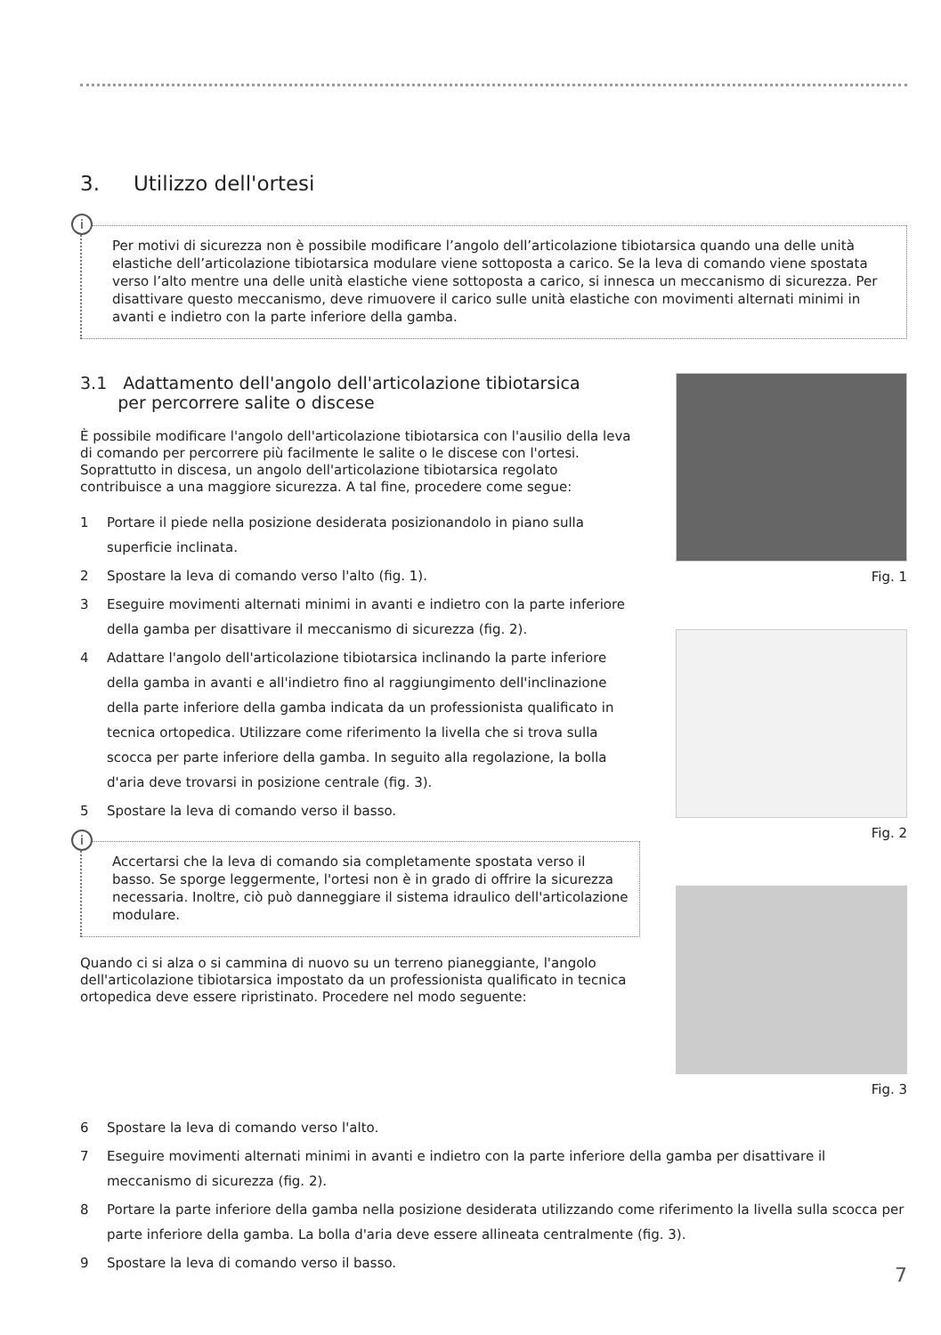3. Utilizzo dell'ortesi
i
Per motivi di sicurezza non è possibile modificare l’angolo dell’articolazione tibiotarsica quando una delle unità elastiche dell’articolazione tibiotarsica modulare viene sottoposta a carico. Se la leva di comando viene spostata verso l’alto mentre una delle unità elastiche viene sottoposta a carico, si innesca un meccanismo di sicurezza. Per disattivare questo meccanismo, deve rimuovere il carico sulle unità elastiche con movimenti alternati minimi in avanti e indietro con la parte inferiore della gamba.
3.1 Adattamento dell'angolo dell'articolazione tibiotarsica
per percorrere salite o discese
È possibile modificare l'angolo dell'articolazione tibiotarsica con l'ausilio della leva di comando per percorrere più facilmente le salite o le discese con l'ortesi. Soprattutto in discesa, un angolo dell'articolazione tibiotarsica regolato contribuisce a una maggiore sicurezza. A tal fine, procedere come segue:
1 Portare il piede nella posizione desiderata posizionandolo in piano sulla superficie inclinata.
2 Spostare la leva di comando verso l'alto (fig. 1).
3 Eseguire movimenti alternati minimi in avanti e indietro con la parte inferiore della gamba per disattivare il meccanismo di sicurezza (fig. 2).
4 Adattare l'angolo dell'articolazione tibiotarsica inclinando la parte inferiore della gamba in avanti e all'indietro fino al raggiungimento dell'inclinazione della parte inferiore della gamba indicata da un professionista qualificato in tecnica ortopedica. Utilizzare come riferimento la livella che si trova sulla scocca per parte inferiore della gamba. In seguito alla regolazione, la bolla d'aria deve trovarsi in posizione centrale (fig. 3).
5 Spostare la leva di comando verso il basso.
i
Accertarsi che la leva di comando sia completamente spostata verso il basso. Se sporge leggermente, l'ortesi non è in grado di offrire la sicurezza necessaria. Inoltre, ciò può danneggiare il sistema idraulico dell'articolazione modulare.
Quando ci si alza o si cammina di nuovo su un terreno pianeggiante, l'angolo dell'articolazione tibiotarsica impostato da un professionista qualificato in tecnica ortopedica deve essere ripristinato. Procedere nel modo seguente:
Fig. 1
Fig. 2
Fig. 3
6 Spostare la leva di comando verso l'alto.
7 Eseguire movimenti alternati minimi in avanti e indietro con la parte inferiore della gamba per disattivare il meccanismo di sicurezza (fig. 2).
8 Portare la parte inferiore della gamba nella posizione desiderata utilizzando come riferimento la livella sulla scocca per parte inferiore della gamba. La bolla d'aria deve essere allineata centralmente (fig. 3).
9 Spostare la leva di comando verso il basso.
7